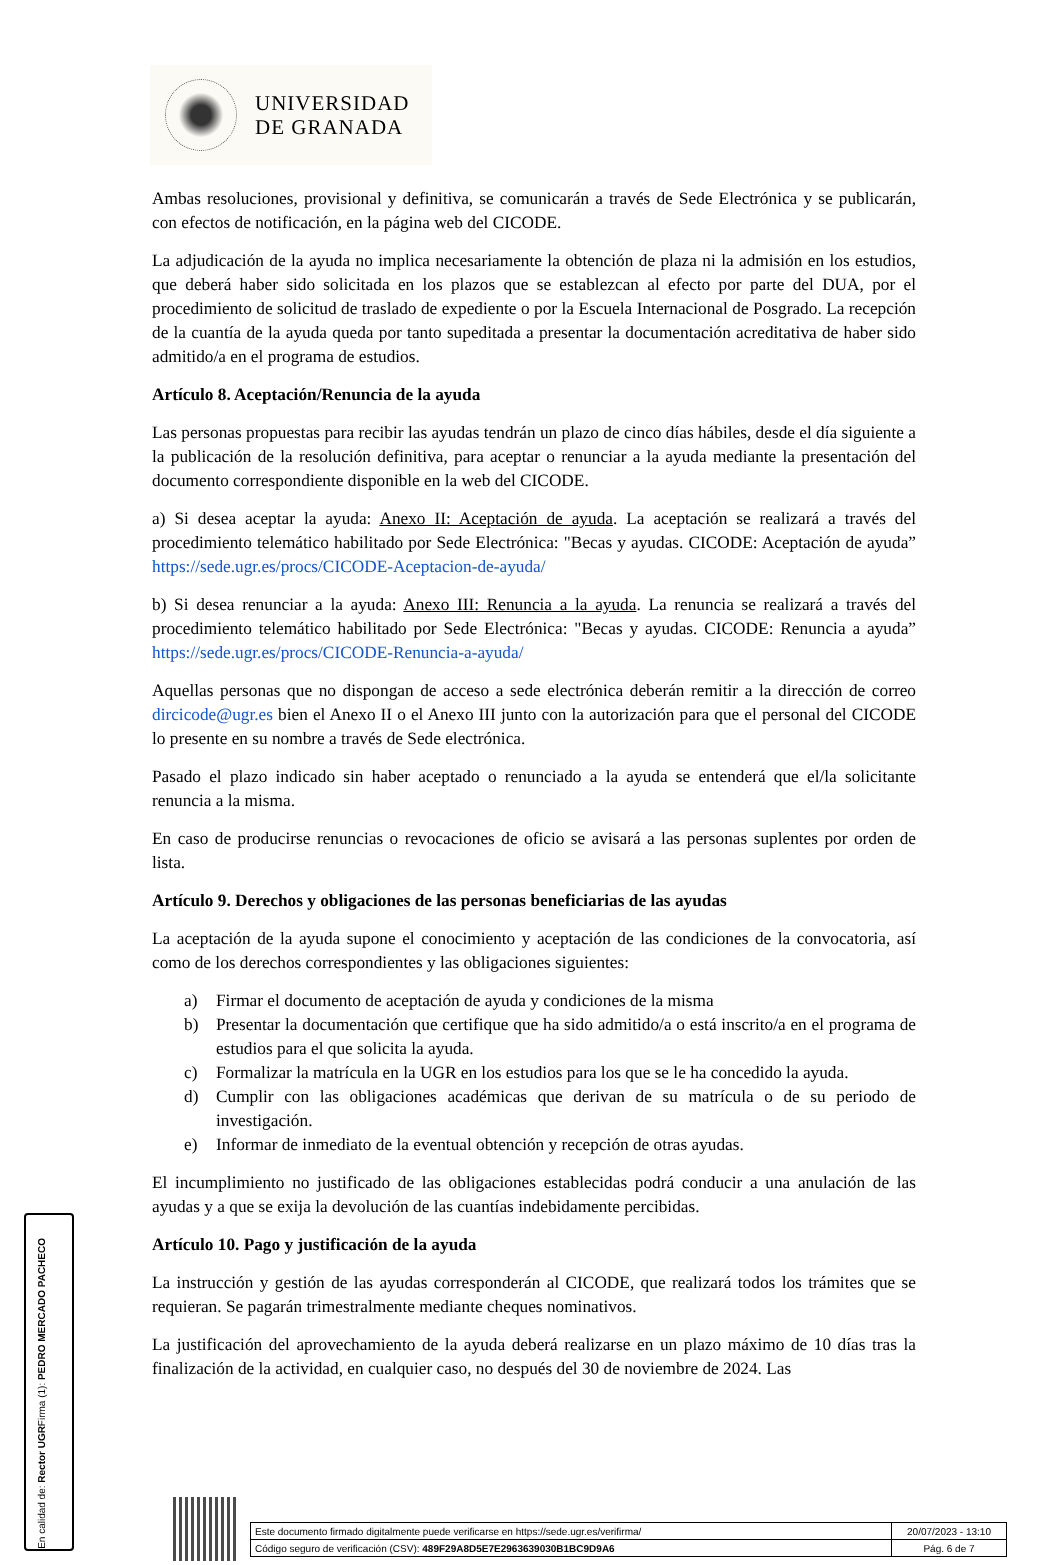UNIVERSIDAD
DE GRANADA
Ambas resoluciones, provisional y definitiva, se comunicarán a través de Sede Electrónica y se publicarán, con efectos de notificación, en la página web del CICODE.
La adjudicación de la ayuda no implica necesariamente la obtención de plaza ni la admisión en los estudios, que deberá haber sido solicitada en los plazos que se establezcan al efecto por parte del DUA, por el procedimiento de solicitud de traslado de expediente o por la Escuela Internacional de Posgrado. La recepción de la cuantía de la ayuda queda por tanto supeditada a presentar la documentación acreditativa de haber sido admitido/a en el programa de estudios.
Artículo 8. Aceptación/Renuncia de la ayuda
Las personas propuestas para recibir las ayudas tendrán un plazo de cinco días hábiles, desde el día siguiente a la publicación de la resolución definitiva, para aceptar o renunciar a la ayuda mediante la presentación del documento correspondiente disponible en la web del CICODE.
a) Si desea aceptar la ayuda: Anexo II: Aceptación de ayuda. La aceptación se realizará a través del procedimiento telemático habilitado por Sede Electrónica: "Becas y ayudas. CICODE: Aceptación de ayuda” https://sede.ugr.es/procs/CICODE-Aceptacion-de-ayuda/
b) Si desea renunciar a la ayuda: Anexo III: Renuncia a la ayuda. La renuncia se realizará a través del procedimiento telemático habilitado por Sede Electrónica: "Becas y ayudas. CICODE: Renuncia a ayuda” https://sede.ugr.es/procs/CICODE-Renuncia-a-ayuda/
Aquellas personas que no dispongan de acceso a sede electrónica deberán remitir a la dirección de correo dircicode@ugr.es bien el Anexo II o el Anexo III junto con la autorización para que el personal del CICODE lo presente en su nombre a través de Sede electrónica.
Pasado el plazo indicado sin haber aceptado o renunciado a la ayuda se entenderá que el/la solicitante renuncia a la misma.
En caso de producirse renuncias o revocaciones de oficio se avisará a las personas suplentes por orden de lista.
Artículo 9. Derechos y obligaciones de las personas beneficiarias de las ayudas
La aceptación de la ayuda supone el conocimiento y aceptación de las condiciones de la convocatoria, así como de los derechos correspondientes y las obligaciones siguientes:
a) Firmar el documento de aceptación de ayuda y condiciones de la misma
b) Presentar la documentación que certifique que ha sido admitido/a o está inscrito/a en el programa de estudios para el que solicita la ayuda.
c) Formalizar la matrícula en la UGR en los estudios para los que se le ha concedido la ayuda.
d) Cumplir con las obligaciones académicas que derivan de su matrícula o de su periodo de investigación.
e) Informar de inmediato de la eventual obtención y recepción de otras ayudas.
El incumplimiento no justificado de las obligaciones establecidas podrá conducir a una anulación de las ayudas y a que se exija la devolución de las cuantías indebidamente percibidas.
Artículo 10. Pago y justificación de la ayuda
La instrucción y gestión de las ayudas corresponderán al CICODE, que realizará todos los trámites que se requieran. Se pagarán trimestralmente mediante cheques nominativos.
La justificación del aprovechamiento de la ayuda deberá realizarse en un plazo máximo de 10 días tras la finalización de la actividad, en cualquier caso, no después del 30 de noviembre de 2024. Las
Firma (1): PEDRO MERCADO PACHECO
En calidad de: Rector UGR
| Este documento firmado digitalmente puede verificarse en https://sede.ugr.es/verifirma/ | 20/07/2023 - 13:10 |
| Código seguro de verificación (CSV): 489F29A8D5E7E2963639030B1BC9D9A6 | Pág. 6 de 7 |